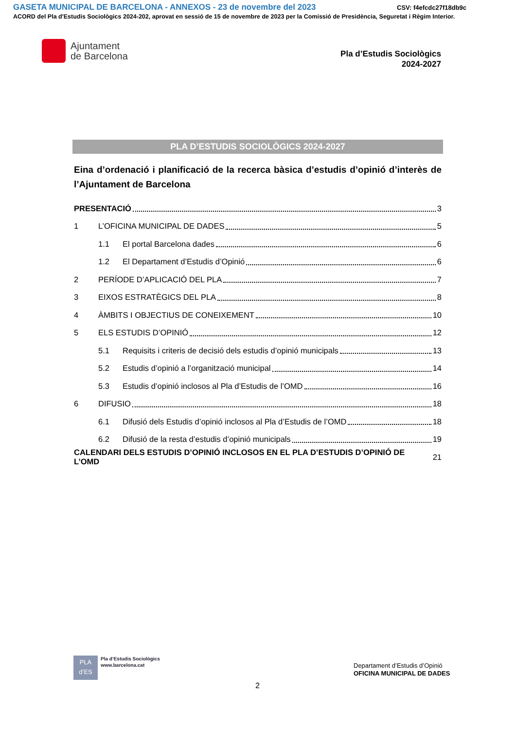GASETA MUNICIPAL DE BARCELONA - ANNEXOS - 23 de novembre del 2023
CSV: f4efcdc27f18db9c
ACORD del Pla d'Estudis Sociològics 2024-202, aprovat en sessió de 15 de novembre de 2023 per la Comissió de Presidència, Seguretat i Règim Interior.
Ajuntament
de Barcelona
Pla d’Estudis Sociològics
2024-2027
PLA D’ESTUDIS SOCIOLÒGICS 2024-2027
Eina d’ordenació i planificació de la recerca bàsica d’estudis d’opinió d’interès de l’Ajuntament de Barcelona
PRESENTACIÓ 3
1 L’OFICINA MUNICIPAL DE DADES 5
1.1 El portal Barcelona dades 6
1.2 El Departament d’Estudis d’Opinió 6
2 PERÍODE D’APLICACIÓ DEL PLA 7
3 EIXOS ESTRATÈGICS DEL PLA 8
4 ÀMBITS I OBJECTIUS DE CONEIXEMENT 10
5 ELS ESTUDIS D’OPINIÓ 12
5.1 Requisits i criteris de decisió dels estudis d’opinió municipals 13
5.2 Estudis d’opinió a l’organització municipal 14
5.3 Estudis d’opinió inclosos al Pla d’Estudis de l’OMD 16
6 DIFUSIO 18
6.1 Difusió dels Estudis d’opinió inclosos al Pla d’Estudis de l’OMD 18
6.2 Difusió de la resta d’estudis d’opinió municipals 19
CALENDARI DELS ESTUDIS D’OPINIÓ INCLOSOS EN EL PLA D’ESTUDIS D’OPINIÓ DE L’OMD 21
PLA
d’ES
Pla d’Estudis Sociològics
www.barcelona.cat
Departament d’Estudis d’Opinió
OFICINA MUNICIPAL DE DADES
2